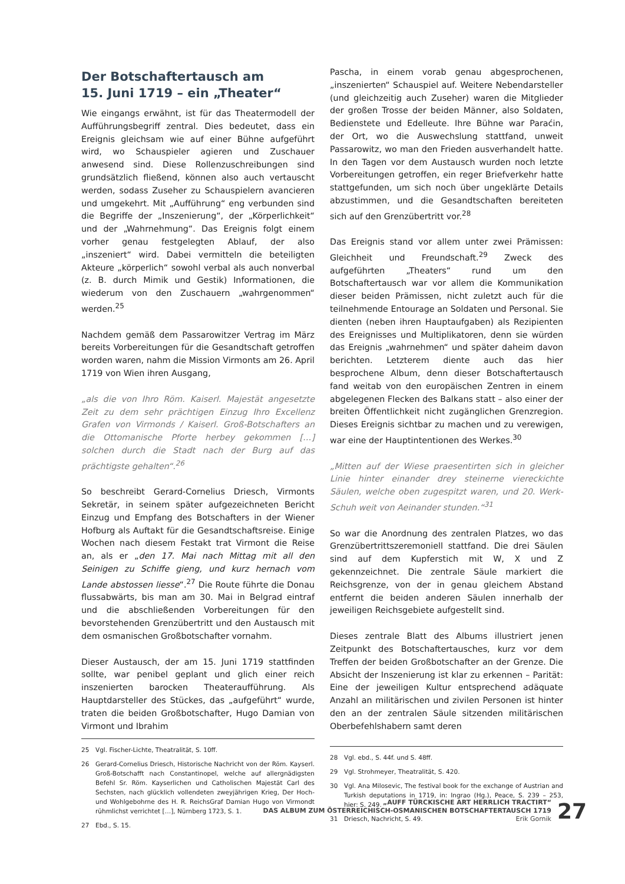Der Botschaftertausch am
15. Juni 1719 – ein „Theater“
Wie eingangs erwähnt, ist für das Theatermodell der Aufführungsbegriff zentral. Dies bedeutet, dass ein Ereignis gleichsam wie auf einer Bühne aufgeführt wird, wo Schauspieler agieren und Zuschauer anwesend sind. Diese Rollenzuschreibungen sind grundsätzlich fließend, können also auch vertauscht werden, sodass Zuseher zu Schauspielern avancieren und umgekehrt. Mit „Aufführung“ eng verbunden sind die Begriffe der „Inszenierung“, der „Körperlichkeit“ und der „Wahrnehmung“. Das Ereignis folgt einem vorher genau festgelegten Ablauf, der also „inszeniert“ wird. Dabei vermitteln die beteiligten Akteure „körperlich“ sowohl verbal als auch nonverbal (z. B. durch Mimik und Gestik) Informationen, die wiederum von den Zuschauern „wahrgenommen“ werden.<sup>25</sup>
Nachdem gemäß dem Passarowitzer Vertrag im März bereits Vorbereitungen für die Gesandtschaft getroffen worden waren, nahm die Mission Virmonts am 26. April 1719 von Wien ihren Ausgang,
„als die von Ihro Röm. Kaiserl. Majestät angesetzte Zeit zu dem sehr prächtigen Einzug Ihro Excellenz Grafen von Virmonds / Kaiserl. Groß-Botschafters an die Ottomanische Pforte herbey gekommen […] solchen durch die Stadt nach der Burg auf das prächtigste gehalten“.<sup>26</sup>
So beschreibt Gerard-Cornelius Driesch, Virmonts Sekretär, in seinem später aufgezeichneten Bericht Einzug und Empfang des Botschafters in der Wiener Hofburg als Auftakt für die Gesandtschaftsreise. Einige Wochen nach diesem Festakt trat Virmont die Reise an, als er „den 17. Mai nach Mittag mit all den Seinigen zu Schiffe gieng, und kurz hernach vom Lande abstossen liesse“.<sup>27</sup> Die Route führte die Donau flussabwärts, bis man am 30. Mai in Belgrad eintraf und die abschließenden Vorbereitungen für den bevorstehenden Grenzübertritt und den Austausch mit dem osmanischen Großbotschafter vornahm.
Dieser Austausch, der am 15. Juni 1719 stattfinden sollte, war penibel geplant und glich einer reich inszenierten barocken Theateraufführung. Als Hauptdarsteller des Stückes, das „aufgeführt“ wurde, traten die beiden Großbotschafter, Hugo Damian von Virmont und Ibrahim
25 Vgl. Fischer-Lichte, Theatralität, S. 10ff.
26 Gerard-Cornelius Driesch, Historische Nachricht von der Röm. Kayserl. Groß-Botschafft nach Constantinopel, welche auf allergnädigsten Befehl Sr. Röm. Kayserlichen und Catholischen Majestät Carl des Sechsten, nach glücklich vollendeten zweyjährigen Krieg, Der Hoch- und Wohlgebohrne des H. R. ReichsGraf Damian Hugo von Virmondt rühmlichst verrichtet […], Nürnberg 1723, S. 1.
27 Ebd., S. 15.
Pascha, in einem vorab genau abgesprochenen, „inszenierten“ Schauspiel auf. Weitere Nebendarsteller (und gleichzeitig auch Zuseher) waren die Mitglieder der großen Trosse der beiden Männer, also Soldaten, Bedienstete und Edelleute. Ihre Bühne war Paraćin, der Ort, wo die Auswechslung stattfand, unweit Passarowitz, wo man den Frieden ausverhandelt hatte. In den Tagen vor dem Austausch wurden noch letzte Vorbereitungen getroffen, ein reger Briefverkehr hatte stattgefunden, um sich noch über ungeklärte Details abzustimmen, und die Gesandtschaften bereiteten sich auf den Grenzübertritt vor.<sup>28</sup>
Das Ereignis stand vor allem unter zwei Prämissen: Gleichheit und Freundschaft.<sup>29</sup> Zweck des aufgeführten „Theaters“ rund um den Botschaftertausch war vor allem die Kommunikation dieser beiden Prämissen, nicht zuletzt auch für die teilnehmende Entourage an Soldaten und Personal. Sie dienten (neben ihren Hauptaufgaben) als Rezipienten des Ereignisses und Multiplikatoren, denn sie würden das Ereignis „wahrnehmen“ und später daheim davon berichten. Letzterem diente auch das hier besprochene Album, denn dieser Botschaftertausch fand weitab von den europäischen Zentren in einem abgelegenen Flecken des Balkans statt – also einer der breiten Öffentlichkeit nicht zugänglichen Grenzregion. Dieses Ereignis sichtbar zu machen und zu verewigen, war eine der Hauptintentionen des Werkes.<sup>30</sup>
„Mitten auf der Wiese praesentirten sich in gleicher Linie hinter einander drey steinerne viereckichte Säulen, welche oben zugespitzt waren, und 20. Werk-Schuh weit von Aeinander stunden.“<sup>31</sup>
So war die Anordnung des zentralen Platzes, wo das Grenzübertrittszeremoniell stattfand. Die drei Säulen sind auf dem Kupferstich mit W, X und Z gekennzeichnet. Die zentrale Säule markiert die Reichsgrenze, von der in genau gleichem Abstand entfernt die beiden anderen Säulen innerhalb der jeweiligen Reichsgebiete aufgestellt sind.
Dieses zentrale Blatt des Albums illustriert jenen Zeitpunkt des Botschaftertausches, kurz vor dem Treffen der beiden Großbotschafter an der Grenze. Die Absicht der Inszenierung ist klar zu erkennen – Parität: Eine der jeweiligen Kultur entsprechend adäquate Anzahl an militärischen und zivilen Personen ist hinter den an der zentralen Säule sitzenden militärischen Oberbefehlshabern samt deren
28 Vgl. ebd., S. 44f. und S. 48ff.
29 Vgl. Strohmeyer, Theatralität, S. 420.
30 Vgl. Ana Milosevic, The festival book for the exchange of Austrian and Turkish deputations in 1719, in: Ingrao (Hg.), Peace, S. 239 – 253, hier: S. 249.
31 Driesch, Nachricht, S. 49.
„AUFF TÜRCKISCHE ART HERRLICH TRACTIRT“
DAS ALBUM ZUM ÖSTERREICHISCH-OSMANISCHEN BOTSCHAFTERTAUSCH 1719
Erik Gornik
27